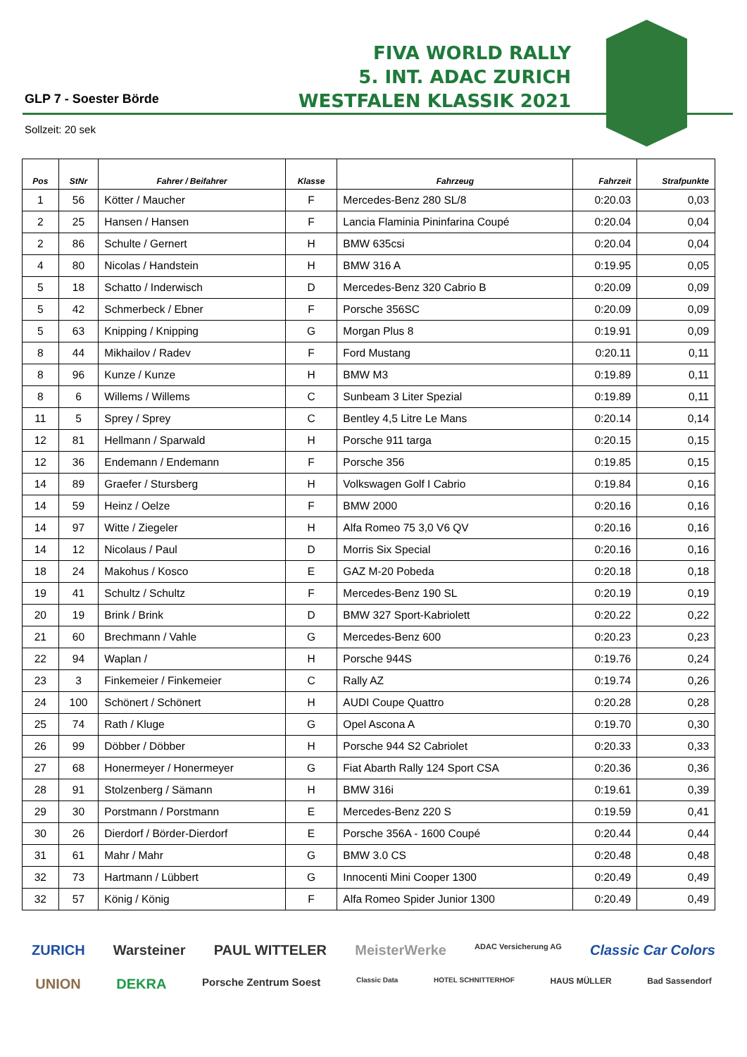GLP 7 - Soester Börde
Sollzeit: 20 sek
FIVA WORLD RALLY
5. INT. ADAC ZURICH
WESTFALEN KLASSIK 2021
| Pos | StNr | Fahrer / Beifahrer | Klasse | Fahrzeug | Fahrzeit | Strafpunkte |
| --- | --- | --- | --- | --- | --- | --- |
| 1 | 56 | Kötter / Maucher | F | Mercedes-Benz 280 SL/8 | 0:20.03 | 0,03 |
| 2 | 25 | Hansen / Hansen | F | Lancia Flaminia Pininfarina Coupé | 0:20.04 | 0,04 |
| 2 | 86 | Schulte / Gernert | H | BMW 635csi | 0:20.04 | 0,04 |
| 4 | 80 | Nicolas / Handstein | H | BMW 316 A | 0:19.95 | 0,05 |
| 5 | 18 | Schatto / Inderwisch | D | Mercedes-Benz 320 Cabrio B | 0:20.09 | 0,09 |
| 5 | 42 | Schmerbeck / Ebner | F | Porsche 356SC | 0:20.09 | 0,09 |
| 5 | 63 | Knipping / Knipping | G | Morgan Plus 8 | 0:19.91 | 0,09 |
| 8 | 44 | Mikhailov / Radev | F | Ford Mustang | 0:20.11 | 0,11 |
| 8 | 96 | Kunze / Kunze | H | BMW M3 | 0:19.89 | 0,11 |
| 8 | 6 | Willems / Willems | C | Sunbeam 3 Liter Spezial | 0:19.89 | 0,11 |
| 11 | 5 | Sprey / Sprey | C | Bentley 4,5 Litre Le Mans | 0:20.14 | 0,14 |
| 12 | 81 | Hellmann / Sparwald | H | Porsche 911 targa | 0:20.15 | 0,15 |
| 12 | 36 | Endemann / Endemann | F | Porsche 356 | 0:19.85 | 0,15 |
| 14 | 89 | Graefer / Stursberg | H | Volkswagen Golf I Cabrio | 0:19.84 | 0,16 |
| 14 | 59 | Heinz / Oelze | F | BMW 2000 | 0:20.16 | 0,16 |
| 14 | 97 | Witte / Ziegeler | H | Alfa Romeo 75 3,0 V6 QV | 0:20.16 | 0,16 |
| 14 | 12 | Nicolaus / Paul | D | Morris Six Special | 0:20.16 | 0,16 |
| 18 | 24 | Makohus / Kosco | E | GAZ M-20 Pobeda | 0:20.18 | 0,18 |
| 19 | 41 | Schultz / Schultz | F | Mercedes-Benz 190 SL | 0:20.19 | 0,19 |
| 20 | 19 | Brink / Brink | D | BMW 327 Sport-Kabriolett | 0:20.22 | 0,22 |
| 21 | 60 | Brechmann / Vahle | G | Mercedes-Benz 600 | 0:20.23 | 0,23 |
| 22 | 94 | Waplan / | H | Porsche 944S | 0:19.76 | 0,24 |
| 23 | 3 | Finkemeier / Finkemeier | C | Rally AZ | 0:19.74 | 0,26 |
| 24 | 100 | Schönert / Schönert | H | AUDI Coupe Quattro | 0:20.28 | 0,28 |
| 25 | 74 | Rath / Kluge | G | Opel Ascona A | 0:19.70 | 0,30 |
| 26 | 99 | Döbber / Döbber | H | Porsche 944 S2 Cabriolet | 0:20.33 | 0,33 |
| 27 | 68 | Honermeyer / Honermeyer | G | Fiat Abarth Rally 124 Sport CSA | 0:20.36 | 0,36 |
| 28 | 91 | Stolzenberg / Sämann | H | BMW 316i | 0:19.61 | 0,39 |
| 29 | 30 | Porstmann / Porstmann | E | Mercedes-Benz 220 S | 0:19.59 | 0,41 |
| 30 | 26 | Dierdorf / Börder-Dierdorf | E | Porsche 356A - 1600 Coupé | 0:20.44 | 0,44 |
| 31 | 61 | Mahr / Mahr | G | BMW 3.0 CS | 0:20.48 | 0,48 |
| 32 | 73 | Hartmann / Lübbert | G | Innocenti Mini Cooper 1300 | 0:20.49 | 0,49 |
| 32 | 57 | König / König | F | Alfa Romeo Spider Junior 1300 | 0:20.49 | 0,49 |
ZURICH Warsteiner PAUL WITTELER MeisterWerke ADAC Versicherung AG Classic Car Colors UNION DEKRA Porsche Zentrum Soest Classic Data HOTEL SCHNITTERHOF HAUS MÜLLER Bad Sassendorf